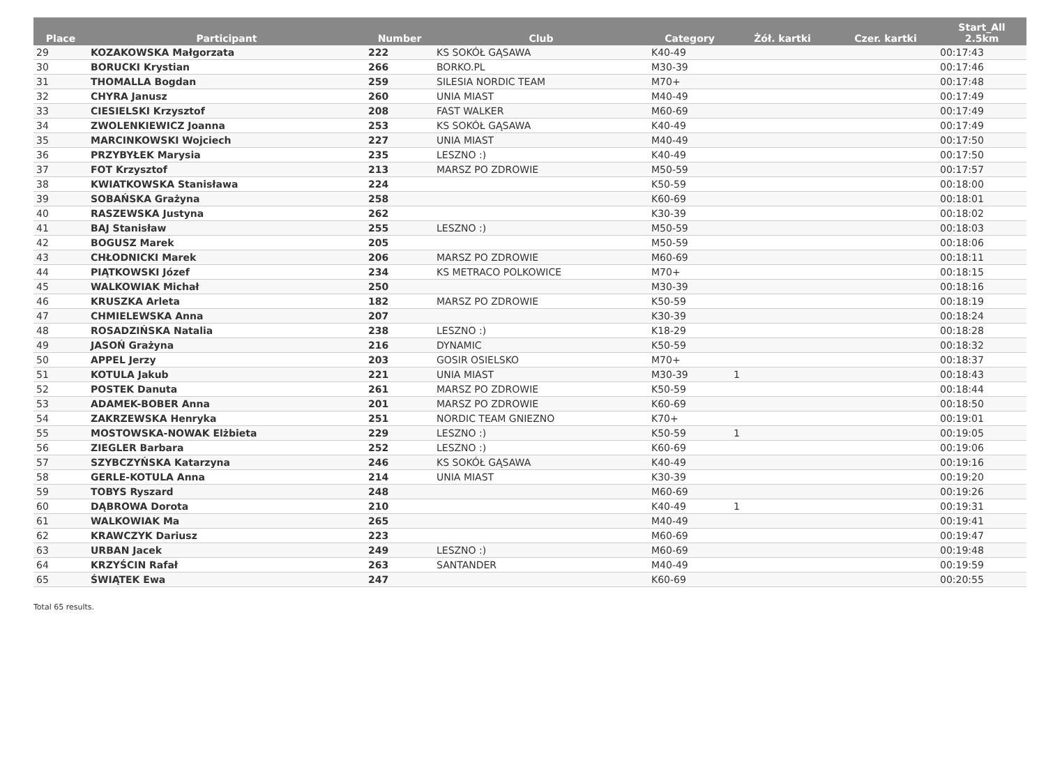| Place | Participant | Number | Club | Category | Żół. kartki | Czer. kartki | Start_All 2.5km |
| --- | --- | --- | --- | --- | --- | --- | --- |
| 29 | KOZAKOWSKA Małgorzata | 222 | KS SOKÓŁ GĄSAWA | K40-49 | | | 00:17:43 |
| 30 | BORUCKI Krystian | 266 | BORKO.PL | M30-39 | | | 00:17:46 |
| 31 | THOMALLA Bogdan | 259 | SILESIA NORDIC TEAM | M70+ | | | 00:17:48 |
| 32 | CHYRA Janusz | 260 | UNIA MIAST | M40-49 | | | 00:17:49 |
| 33 | CIESIELSKI Krzysztof | 208 | FAST WALKER | M60-69 | | | 00:17:49 |
| 34 | ZWOLENKIEWICZ Joanna | 253 | KS SOKÓŁ GĄSAWA | K40-49 | | | 00:17:49 |
| 35 | MARCINKOWSKI Wojciech | 227 | UNIA MIAST | M40-49 | | | 00:17:50 |
| 36 | PRZYBYŁEK Marysia | 235 | LESZNO :) | K40-49 | | | 00:17:50 |
| 37 | FOT Krzysztof | 213 | MARSZ PO ZDROWIE | M50-59 | | | 00:17:57 |
| 38 | KWIATKOWSKA Stanisława | 224 | | K50-59 | | | 00:18:00 |
| 39 | SOBAŃSKA Grażyna | 258 | | K60-69 | | | 00:18:01 |
| 40 | RASZEWSKA Justyna | 262 | | K30-39 | | | 00:18:02 |
| 41 | BAJ Stanisław | 255 | LESZNO :) | M50-59 | | | 00:18:03 |
| 42 | BOGUSZ Marek | 205 | | M50-59 | | | 00:18:06 |
| 43 | CHŁODNICKI Marek | 206 | MARSZ PO ZDROWIE | M60-69 | | | 00:18:11 |
| 44 | PIĄTKOWSKI Józef | 234 | KS METRACO POLKOWICE | M70+ | | | 00:18:15 |
| 45 | WALKOWIAK Michał | 250 | | M30-39 | | | 00:18:16 |
| 46 | KRUSZKA Arleta | 182 | MARSZ PO ZDROWIE | K50-59 | | | 00:18:19 |
| 47 | CHMIELEWSKA Anna | 207 | | K30-39 | | | 00:18:24 |
| 48 | ROSADZIŃSKA Natalia | 238 | LESZNO :) | K18-29 | | | 00:18:28 |
| 49 | JASOŃ Grażyna | 216 | DYNAMIC | K50-59 | | | 00:18:32 |
| 50 | APPEL Jerzy | 203 | GOSIR OSIELSKO | M70+ | | | 00:18:37 |
| 51 | KOTULA Jakub | 221 | UNIA MIAST | M30-39 | 1 | | 00:18:43 |
| 52 | POSTEK Danuta | 261 | MARSZ PO ZDROWIE | K50-59 | | | 00:18:44 |
| 53 | ADAMEK-BOBER Anna | 201 | MARSZ PO ZDROWIE | K60-69 | | | 00:18:50 |
| 54 | ZAKRZEWSKA Henryka | 251 | NORDIC TEAM GNIEZNO | K70+ | | | 00:19:01 |
| 55 | MOSTOWSKA-NOWAK Elżbieta | 229 | LESZNO :) | K50-59 | 1 | | 00:19:05 |
| 56 | ZIEGLER Barbara | 252 | LESZNO :) | K60-69 | | | 00:19:06 |
| 57 | SZYBCZYŃSKA Katarzyna | 246 | KS SOKÓŁ GĄSAWA | K40-49 | | | 00:19:16 |
| 58 | GERLE-KOTULA Anna | 214 | UNIA MIAST | K30-39 | | | 00:19:20 |
| 59 | TOBYS Ryszard | 248 | | M60-69 | | | 00:19:26 |
| 60 | DĄBROWA Dorota | 210 | | K40-49 | 1 | | 00:19:31 |
| 61 | WALKOWIAK Ma | 265 | | M40-49 | | | 00:19:41 |
| 62 | KRAWCZYK Dariusz | 223 | | M60-69 | | | 00:19:47 |
| 63 | URBAN Jacek | 249 | LESZNO :) | M60-69 | | | 00:19:48 |
| 64 | KRZYŚCIN Rafał | 263 | SANTANDER | M40-49 | | | 00:19:59 |
| 65 | ŚWIĄTEK Ewa | 247 | | K60-69 | | | 00:20:55 |
Total 65 results.